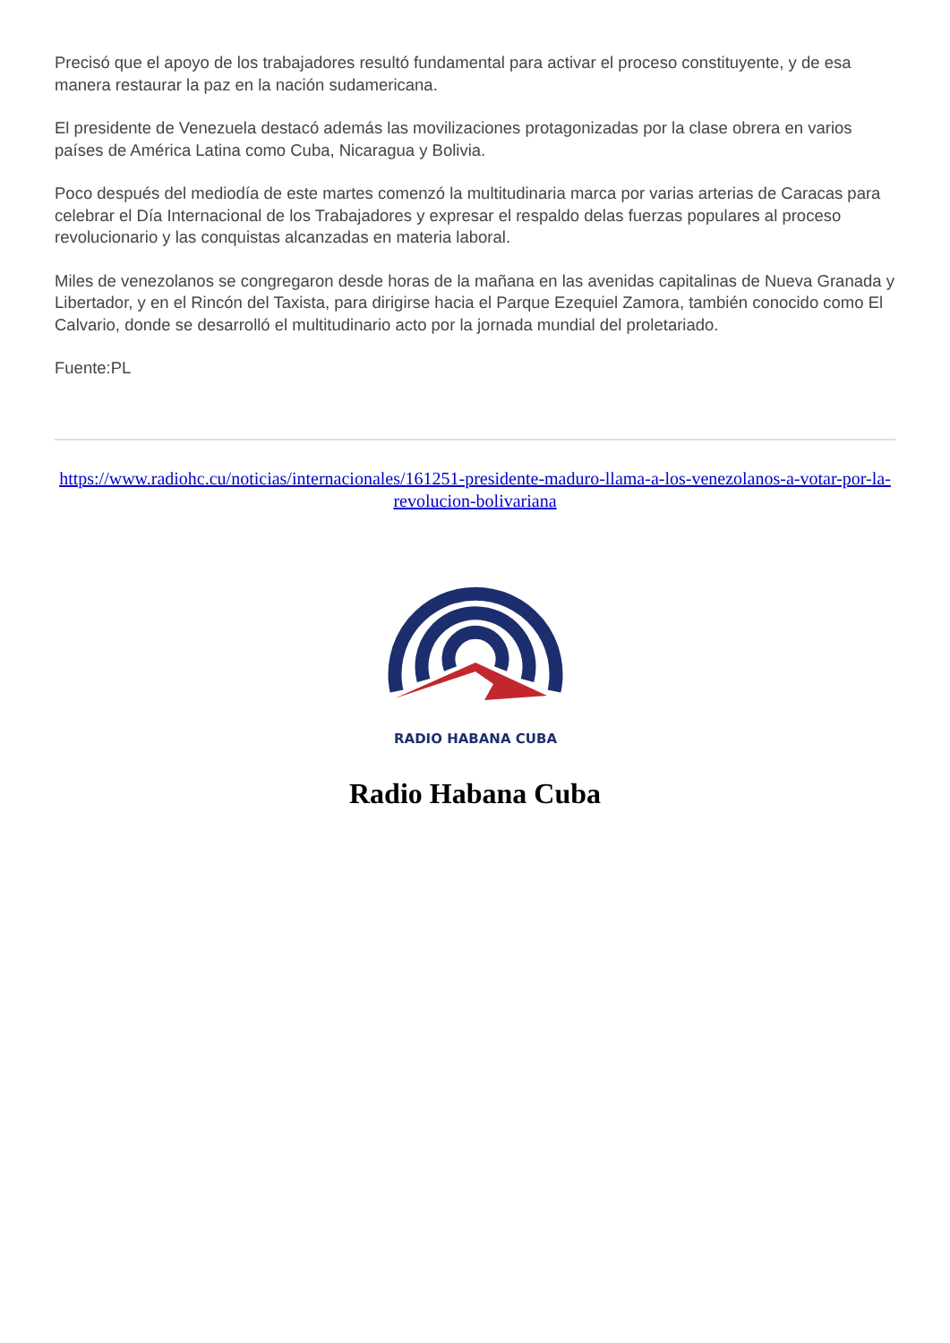Precisó que el apoyo de los trabajadores resultó fundamental para activar el proceso constituyente, y de esa manera restaurar la paz en la nación sudamericana.
El presidente de Venezuela destacó además las movilizaciones protagonizadas por la clase obrera en varios países de América Latina como Cuba, Nicaragua y Bolivia.
Poco después del mediodía de este martes comenzó la multitudinaria marca por varias arterias de Caracas para celebrar el Día Internacional de los Trabajadores y expresar el respaldo delas fuerzas populares al proceso revolucionario y las conquistas alcanzadas en materia laboral.
Miles de venezolanos se congregaron desde horas de la mañana en las avenidas capitalinas de Nueva Granada y Libertador, y en el Rincón del Taxista, para dirigirse hacia el Parque Ezequiel Zamora, también conocido como El Calvario, donde se desarrolló el multitudinario acto por la jornada mundial del proletariado.
Fuente:PL
https://www.radiohc.cu/noticias/internacionales/161251-presidente-maduro-llama-a-los-venezolanos-a-votar-por-la-revolucion-bolivariana
RADIO HABANA CUBA
Radio Habana Cuba